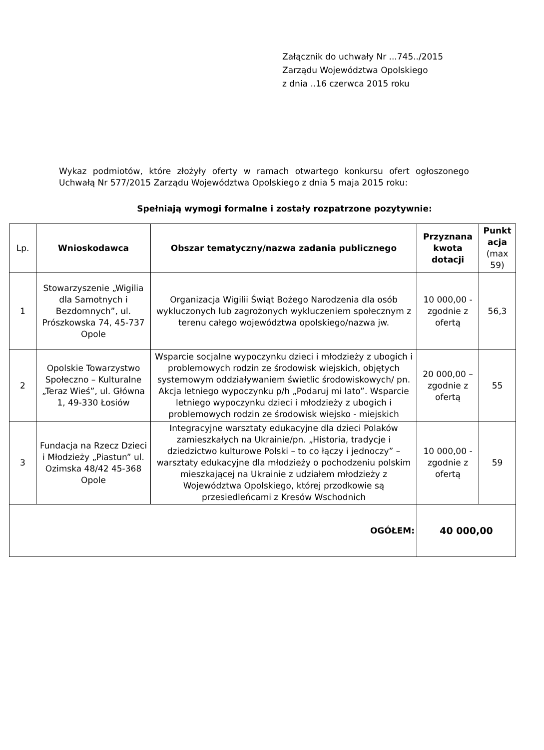Załącznik do uchwały Nr ...745../2015
Zarządu Województwa Opolskiego
z dnia ..16 czerwca 2015 roku
Wykaz podmiotów, które złożyły oferty w ramach otwartego konkursu ofert ogłoszonego Uchwałą Nr 577/2015 Zarządu Województwa Opolskiego z dnia 5 maja 2015 roku:
Spełniają wymogi formalne i zostały rozpatrzone pozytywnie:
| Lp. | Wnioskodawca | Obszar tematyczny/nazwa zadania publicznego | Przyznana kwota dotacji | Punkt acja (max 59) |
| --- | --- | --- | --- | --- |
| 1 | Stowarzyszenie „Wigilia dla Samotnych i Bezdomnych”, ul. Prószkowska 74, 45-737 Opole | Organizacja Wigilii Świąt Bożego Narodzenia dla osób wykluczonych lub zagrożonych wykluczeniem społecznym z terenu całego województwa opolskiego/nazwa jw. | 10 000,00 - zgodnie z ofertą | 56,3 |
| 2 | Opolskie Towarzystwo Społeczno – Kulturalne „Teraz Wieś”, ul. Główna 1, 49-330 Łosiów | Wsparcie socjalne wypoczynku dzieci i młodzieży z ubogich i problemowych rodzin ze środowisk wiejskich, objętych systemowym oddziaływaniem świetlic środowiskowych/ pn. Akcja letniego wypoczynku p/h „Podaruj mi lato”. Wsparcie letniego wypoczynku dzieci i młodzieży z ubogich i problemowych rodzin ze środowisk wiejsko - miejskich | 20 000,00 – zgodnie z ofertą | 55 |
| 3 | Fundacja na Rzecz Dzieci i Młodzieży „Piastun” ul. Ozimska 48/42 45-368 Opole | Integracyjne warsztaty edukacyjne dla dzieci Polaków zamieszkałych na Ukrainie/pn. „Historia, tradycje i dziedzictwo kulturowe Polski – to co łączy i jednoczy” – warsztaty edukacyjne dla młodzieży o pochodzeniu polskim mieszkającej na Ukrainie z udziałem młodzieży z Województwa Opolskiego, której przodkowie są przesiedleńcami z Kresów Wschodnich | 10 000,00 - zgodnie z ofertą | 59 |
| OGÓŁEM: | | | 40 000,00 | |